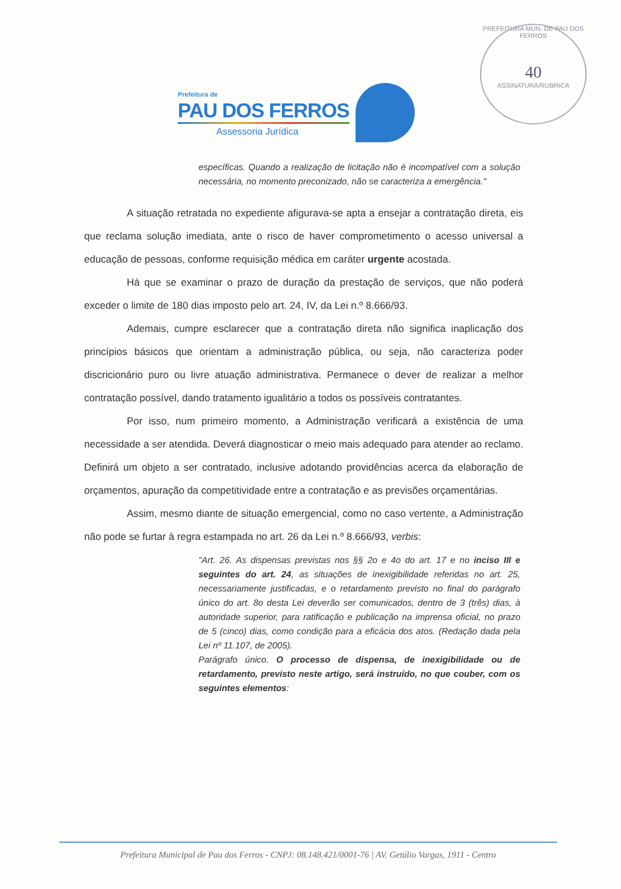PREFEITURA MUN. DE PAU DOS FERROS
40
ASSINATURA/RUBRICA
Prefeitura de
PAU DOS FERROS
Assessoria Jurídica
específicas. Quando a realização de licitação não é incompatível com a solução necessária, no momento preconizado, não se caracteriza a emergência."
A situação retratada no expediente afigurava-se apta a ensejar a contratação direta, eis que reclama solução imediata, ante o risco de haver comprometimento o acesso universal a educação de pessoas, conforme requisição médica em caráter urgente acostada.
Há que se examinar o prazo de duração da prestação de serviços, que não poderá exceder o limite de 180 dias imposto pelo art. 24, IV, da Lei n.º 8.666/93.
Ademais, cumpre esclarecer que a contratação direta não significa inaplicação dos princípios básicos que orientam a administração pública, ou seja, não caracteriza poder discricionário puro ou livre atuação administrativa. Permanece o dever de realizar a melhor contratação possível, dando tratamento igualitário a todos os possíveis contratantes.
Por isso, num primeiro momento, a Administração verificará a existência de uma necessidade a ser atendida. Deverá diagnosticar o meio mais adequado para atender ao reclamo. Definirá um objeto a ser contratado, inclusive adotando providências acerca da elaboração de orçamentos, apuração da competitividade entre a contratação e as previsões orçamentárias.
Assim, mesmo diante de situação emergencial, como no caso vertente, a Administração não pode se furtar à regra estampada no art. 26 da Lei n.º 8.666/93, verbis:
"Art. 26. As dispensas previstas nos §§ 2o e 4o do art. 17 e no inciso III e seguintes do art. 24, as situações de inexigibilidade referidas no art. 25, necessariamente justificadas, e o retardamento previsto no final do parágrafo único do art. 8o desta Lei deverão ser comunicados, dentro de 3 (três) dias, à autoridade superior, para ratificação e publicação na imprensa oficial, no prazo de 5 (cinco) dias, como condição para a eficácia dos atos. (Redação dada pela Lei nº 11.107, de 2005).
Parágrafo único. O processo de dispensa, de inexigibilidade ou de retardamento, previsto neste artigo, será instruído, no que couber, com os seguintes elementos:
Prefeitura Municipal de Pau dos Ferros - CNPJ: 08.148.421/0001-76 | AV. Getúlio Vargas, 1911 - Centro